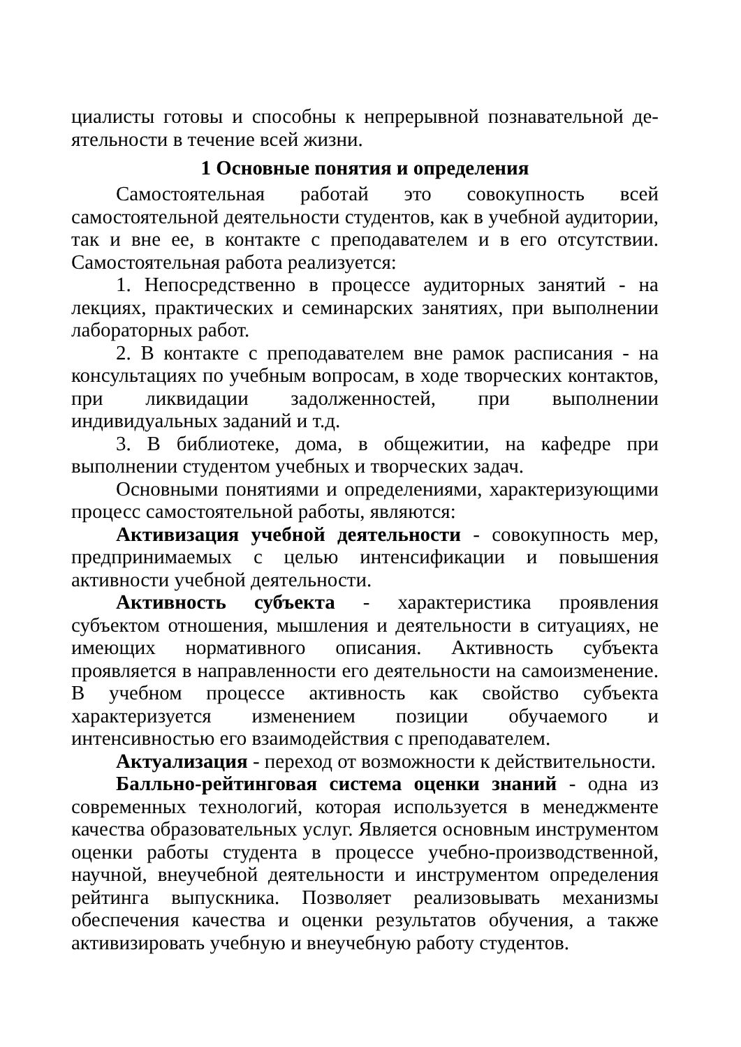циалисты готовы и способны к непрерывной познавательной де-ятельности в течение всей жизни.
1 Основные понятия и определения
Самостоятельная работай это совокупность всей самостоятельной деятельности студентов, как в учебной аудитории, так и вне ее, в контакте с преподавателем и в его отсутствии. Самостоятельная работа реализуется:
1. Непосредственно в процессе аудиторных занятий - на лекциях, практических и семинарских занятиях, при выполнении лабораторных работ.
2. В контакте с преподавателем вне рамок расписания - на консультациях по учебным вопросам, в ходе творческих контактов, при ликвидации задолженностей, при выполнении индивидуальных заданий и т.д.
3. В библиотеке, дома, в общежитии, на кафедре при выполнении студентом учебных и творческих задач.
Основными понятиями и определениями, характеризующими процесс самостоятельной работы, являются:
Активизация учебной деятельности - совокупность мер, предпринимаемых с целью интенсификации и повышения активности учебной деятельности.
Активность субъекта - характеристика проявления субъектом отношения, мышления и деятельности в ситуациях, не имеющих нормативного описания. Активность субъекта проявляется в направленности его деятельности на самоизменение. В учебном процессе активность как свойство субъекта характеризуется изменением позиции обучаемого и интенсивностью его взаимодействия с преподавателем.
Актуализация - переход от возможности к действительности.
Балльно-рейтинговая система оценки знаний - одна из современных технологий, которая используется в менеджменте качества образовательных услуг. Является основным инструментом оценки работы студента в процессе учебно-производственной, научной, внеучебной деятельности и инструментом определения рейтинга выпускника. Позволяет реализовывать механизмы обеспечения качества и оценки результатов обучения, а также активизировать учебную и внеучебную работу студентов.